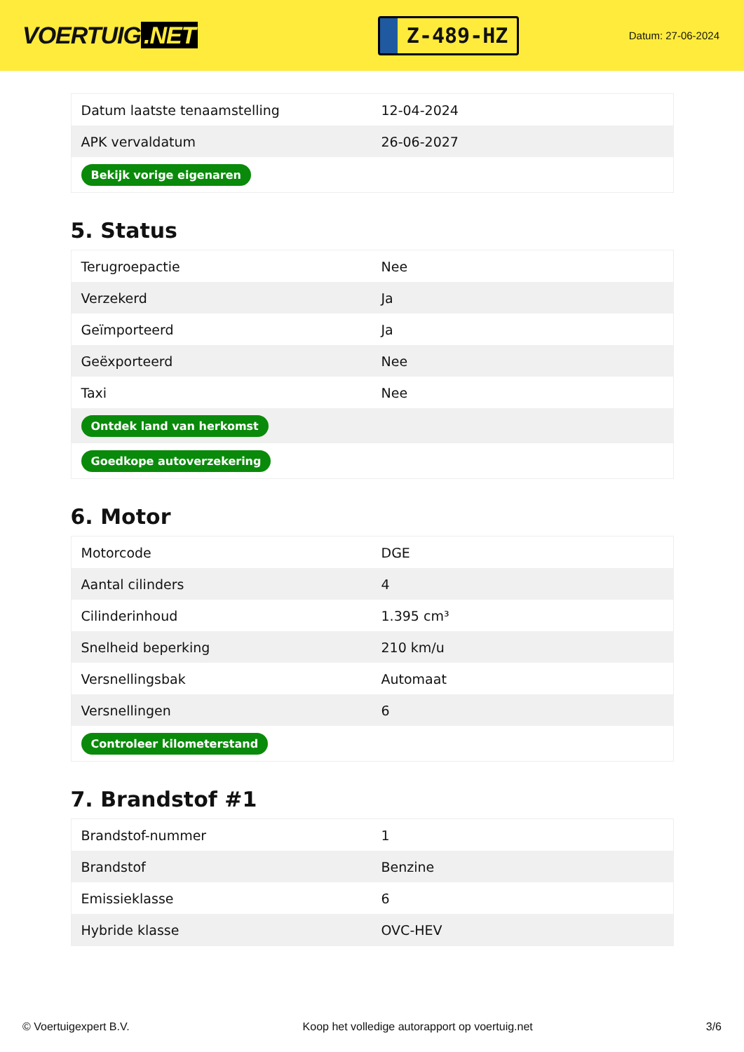VOERTUIG.NET
Z-489-HZ
Datum: 27-06-2024
| Datum laatste tenaamstelling | 12-04-2024 |
| APK vervaldatum | 26-06-2027 |
| Bekijk vorige eigenaren | |
5. Status
| Terugroepactie | Nee |
| Verzekerd | Ja |
| Geïmporteerd | Ja |
| Geëxporteerd | Nee |
| Taxi | Nee |
| Ontdek land van herkomst | |
| Goedkope autoverzekering | |
6. Motor
| Motorcode | DGE |
| Aantal cilinders | 4 |
| Cilinderinhoud | 1.395 cm³ |
| Snelheid beperking | 210 km/u |
| Versnellingsbak | Automaat |
| Versnellingen | 6 |
| Controleer kilometerstand | |
7. Brandstof #1
| Brandstof-nummer | 1 |
| Brandstof | Benzine |
| Emissieklasse | 6 |
| Hybride klasse | OVC-HEV |
© Voertuigexpert B.V. Koop het volledige autorapport op voertuig.net 3/6